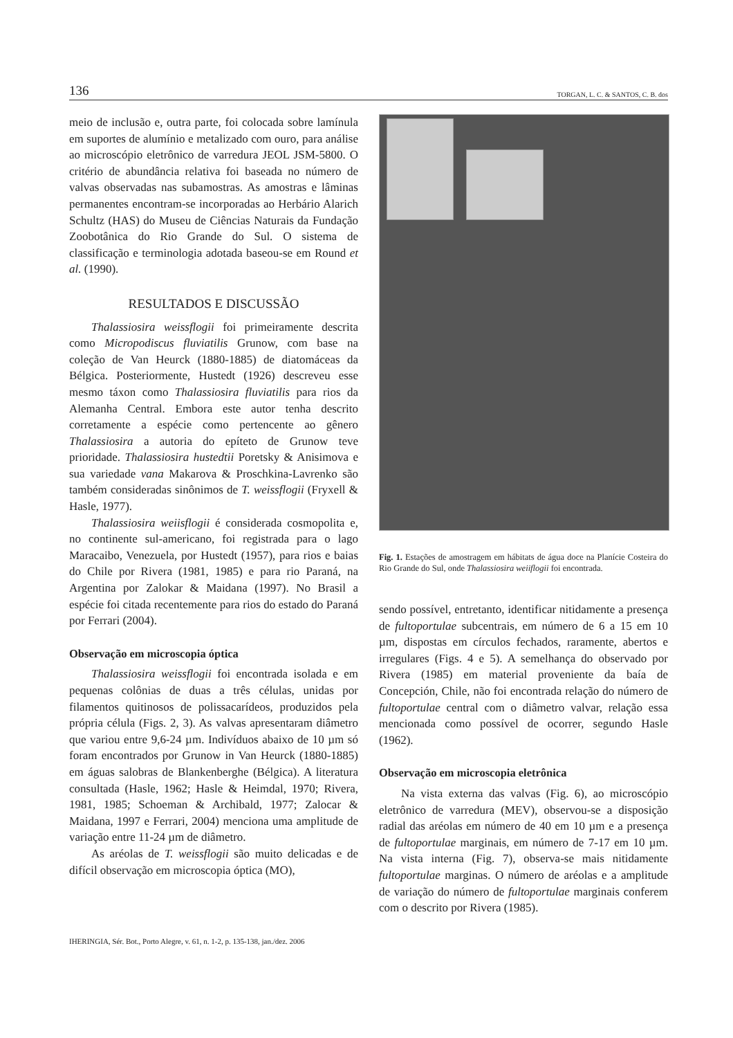136 TORGAN, L. C. & SANTOS, C. B. dos
meio de inclusão e, outra parte, foi colocada sobre lamínula em suportes de alumínio e metalizado com ouro, para análise ao microscópio eletrônico de varredura JEOL JSM-5800. O critério de abundância relativa foi baseada no número de valvas observadas nas subamostras. As amostras e lâminas permanentes encontram-se incorporadas ao Herbário Alarich Schultz (HAS) do Museu de Ciências Naturais da Fundação Zoobotânica do Rio Grande do Sul. O sistema de classificação e terminologia adotada baseou-se em Round et al. (1990).
RESULTADOS E DISCUSSÃO
Thalassiosira weissflogii foi primeiramente descrita como Micropodiscus fluviatilis Grunow, com base na coleção de Van Heurck (1880-1885) de diatomáceas da Bélgica. Posteriormente, Hustedt (1926) descreveu esse mesmo táxon como Thalassiosira fluviatilis para rios da Alemanha Central. Embora este autor tenha descrito corretamente a espécie como pertencente ao gênero Thalassiosira a autoria do epíteto de Grunow teve prioridade. Thalassiosira hustedtii Poretsky & Anisimova e sua variedade vana Makarova & Proschkina-Lavrenko são também consideradas sinônimos de T. weissflogii (Fryxell & Hasle, 1977).
Thalassiosira weiisflogii é considerada cosmopolita e, no continente sul-americano, foi registrada para o lago Maracaibo, Venezuela, por Hustedt (1957), para rios e baias do Chile por Rivera (1981, 1985) e para rio Paraná, na Argentina por Zalokar & Maidana (1997). No Brasil a espécie foi citada recentemente para rios do estado do Paraná por Ferrari (2004).
Observação em microscopia óptica
Thalassiosira weissflogii foi encontrada isolada e em pequenas colônias de duas a três células, unidas por filamentos quitinosos de polissacarídeos, produzidos pela própria célula (Figs. 2, 3). As valvas apresentaram diâmetro que variou entre 9,6-24 µm. Indivíduos abaixo de 10 µm só foram encontrados por Grunow in Van Heurck (1880-1885) em águas salobras de Blankenberghe (Bélgica). A literatura consultada (Hasle, 1962; Hasle & Heimdal, 1970; Rivera, 1981, 1985; Schoeman & Archibald, 1977; Zalocar & Maidana, 1997 e Ferrari, 2004) menciona uma amplitude de variação entre 11-24 µm de diâmetro.
As aréolas de T. weissflogii são muito delicadas e de difícil observação em microscopia óptica (MO),
Fig. 1. Estações de amostragem em hábitats de água doce na Planície Costeira do Rio Grande do Sul, onde Thalassiosira weiiflogii foi encontrada.
sendo possível, entretanto, identificar nitidamente a presença de fultoportulae subcentrais, em número de 6 a 15 em 10 µm, dispostas em círculos fechados, raramente, abertos e irregulares (Figs. 4 e 5). A semelhança do observado por Rivera (1985) em material proveniente da baía de Concepción, Chile, não foi encontrada relação do número de fultoportulae central com o diâmetro valvar, relação essa mencionada como possível de ocorrer, segundo Hasle (1962).
Observação em microscopia eletrônica
Na vista externa das valvas (Fig. 6), ao microscópio eletrônico de varredura (MEV), observou-se a disposição radial das aréolas em número de 40 em 10 µm e a presença de fultoportulae marginais, em número de 7-17 em 10 µm. Na vista interna (Fig. 7), observa-se mais nitidamente fultoportulae marginas. O número de aréolas e a amplitude de variação do número de fultoportulae marginais conferem com o descrito por Rivera (1985).
IHERINGIA, Sér. Bot., Porto Alegre, v. 61, n. 1-2, p. 135-138, jan./dez. 2006